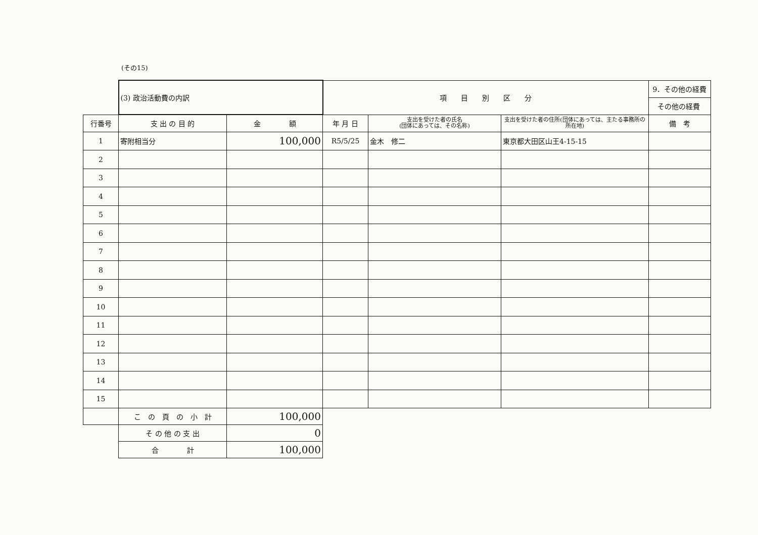(その15)
| | (3) 政治活動費の内訳 | | 項 目 別 区 分 | | | 9．その他の経費 |
| | | | | | | その他の経費 |
| 行番号 | 支 出 の 目 的 | 金 額 | 年 月 日 | 支出を受けた者の氏名 (団体にあっては、その名称) | 支出を受けた者の住所(団体にあっては、主たる事務所の所在地) | 備 考 |
| 1 | 寄附相当分 | 100,000 | R5/5/25 | 金木 修二 | 東京都大田区山王4-15-15 | |
| 2 | | | | | | |
| 3 | | | | | | |
| 4 | | | | | | |
| 5 | | | | | | |
| 6 | | | | | | |
| 7 | | | | | | |
| 8 | | | | | | |
| 9 | | | | | | |
| 10 | | | | | | |
| 11 | | | | | | |
| 12 | | | | | | |
| 13 | | | | | | |
| 14 | | | | | | |
| 15 | | | | | | |
| | こ の 頁 の 小 計 | 100,000 | | | | |
| | そ の 他 の 支 出 | 0 | | | | |
| | 合 計 | 100,000 | | | | |